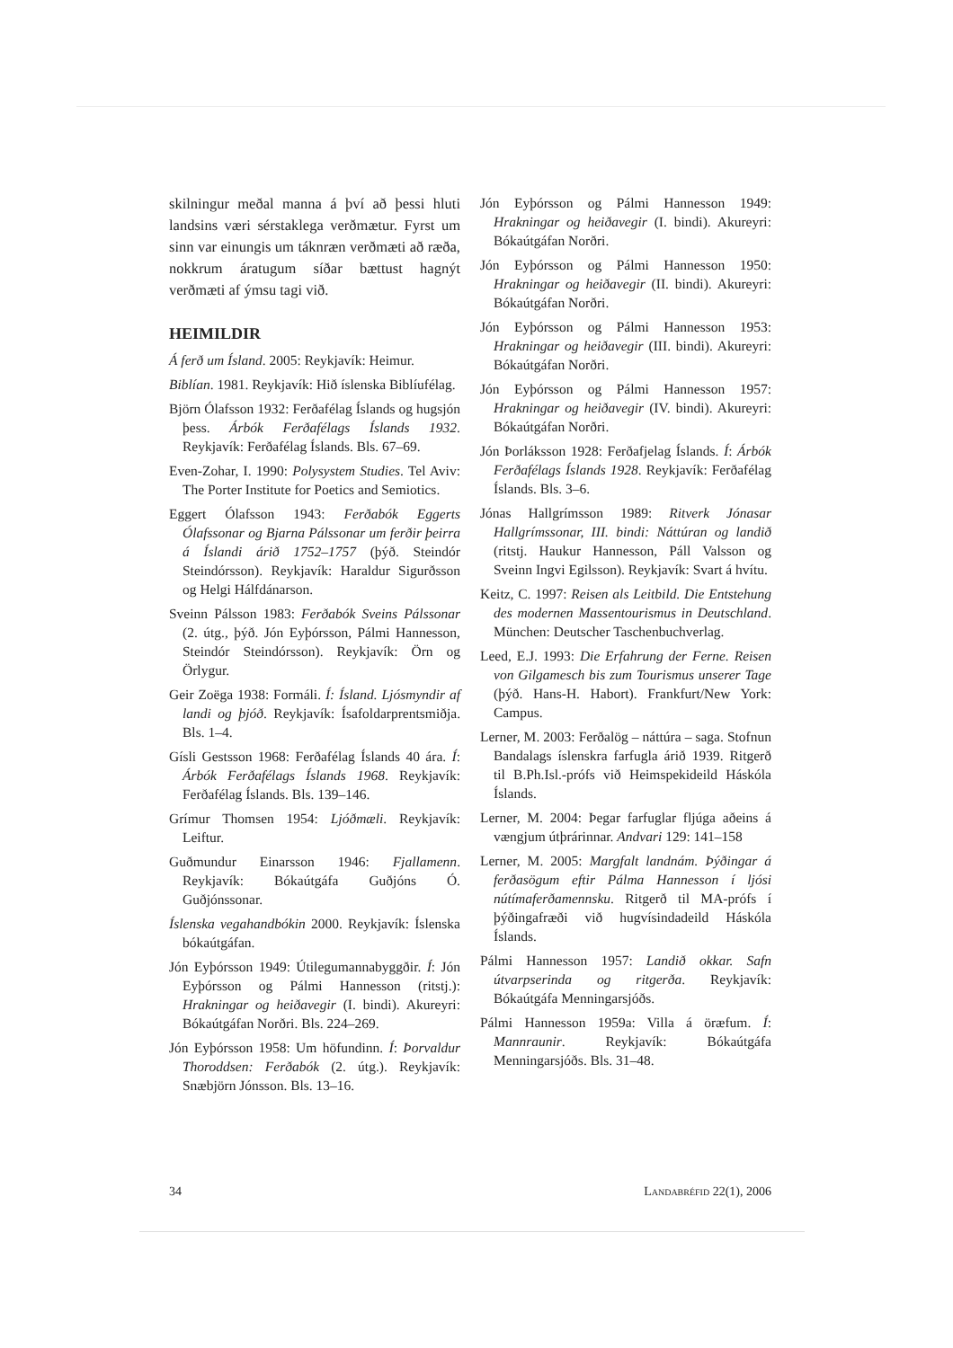skilningur meðal manna á því að þessi hluti landsins væri sérstaklega verðmætur. Fyrst um sinn var einungis um táknræn verðmæti að ræða, nokkrum áratugum síðar bættust hagnýt verðmæti af ýmsu tagi við.
HEIMILDIR
Á ferð um Ísland. 2005: Reykjavík: Heimur.
Biblían. 1981. Reykjavík: Hið íslenska Biblíufélag.
Björn Ólafsson 1932: Ferðafélag Íslands og hugsjón þess. Árbók Ferðafélags Íslands 1932. Reykjavík: Ferðafélag Íslands. Bls. 67–69.
Even-Zohar, I. 1990: Polysystem Studies. Tel Aviv: The Porter Institute for Poetics and Semiotics.
Eggert Ólafsson 1943: Ferðabók Eggerts Ólafssonar og Bjarna Pálssonar um ferðir þeirra á Íslandi árið 1752–1757 (þýð. Steindór Steindórsson). Reykjavík: Haraldur Sigurðsson og Helgi Hálfdánarson.
Sveinn Pálsson 1983: Ferðabók Sveins Pálssonar (2. útg., þýð. Jón Eyþórsson, Pálmi Hannesson, Steindór Steindórsson). Reykjavík: Örn og Örlygur.
Geir Zoëga 1938: Formáli. Í: Ísland. Ljósmyndir af landi og þjóð. Reykjavík: Ísafoldarprentsmiðja. Bls. 1–4.
Gísli Gestsson 1968: Ferðafélag Íslands 40 ára. Í: Árbók Ferðafélags Íslands 1968. Reykjavík: Ferðafélag Íslands. Bls. 139–146.
Grímur Thomsen 1954: Ljóðmæli. Reykjavík: Leiftur.
Guðmundur Einarsson 1946: Fjallamenn. Reykjavík: Bókaútgáfa Guðjóns Ó. Guðjónssonar.
Íslenska vegahandbókin 2000. Reykjavík: Íslenska bókaútgáfan.
Jón Eyþórsson 1949: Útilegumannabyggðir. Í: Jón Eyþórsson og Pálmi Hannesson (ritstj.): Hrakningar og heiðavegir (I. bindi). Akureyri: Bókaútgáfan Norðri. Bls. 224–269.
Jón Eyþórsson 1958: Um höfundinn. Í: Þorvaldur Thoroddsen: Ferðabók (2. útg.). Reykjavík: Snæbjörn Jónsson. Bls. 13–16.
Jón Eyþórsson og Pálmi Hannesson 1949: Hrakningar og heiðavegir (I. bindi). Akureyri: Bókaútgáfan Norðri.
Jón Eyþórsson og Pálmi Hannesson 1950: Hrakningar og heiðavegir (II. bindi). Akureyri: Bókaútgáfan Norðri.
Jón Eyþórsson og Pálmi Hannesson 1953: Hrakningar og heiðavegir (III. bindi). Akureyri: Bókaútgáfan Norðri.
Jón Eyþórsson og Pálmi Hannesson 1957: Hrakningar og heiðavegir (IV. bindi). Akureyri: Bókaútgáfan Norðri.
Jón Þorláksson 1928: Ferðafjelag Íslands. Í: Árbók Ferðafélags Íslands 1928. Reykjavík: Ferðafélag Íslands. Bls. 3–6.
Jónas Hallgrímsson 1989: Ritverk Jónasar Hallgrímssonar, III. bindi: Náttúran og landið (ritstj. Haukur Hannesson, Páll Valsson og Sveinn Ingvi Egilsson). Reykjavík: Svart á hvítu.
Keitz, C. 1997: Reisen als Leitbild. Die Entstehung des modernen Massentourismus in Deutschland. München: Deutscher Taschenbuchverlag.
Leed, E.J. 1993: Die Erfahrung der Ferne. Reisen von Gilgamesch bis zum Tourismus unserer Tage (þýð. Hans-H. Habort). Frankfurt/New York: Campus.
Lerner, M. 2003: Ferðalög – náttúra – saga. Stofnun Bandalags íslenskra farfugla árið 1939. Ritgerð til B.Ph.Isl.-prófs við Heimspekideild Háskóla Íslands.
Lerner, M. 2004: Þegar farfuglar fljúga aðeins á vængjum útþrárinnar. Andvari 129: 141–158
Lerner, M. 2005: Margfalt landnám. Þýðingar á ferðasögum eftir Pálma Hannesson í ljósi nútímaferðamennsku. Ritgerð til MA-prófs í þýðingafræði við hugvísindadeild Háskóla Íslands.
Pálmi Hannesson 1957: Landið okkar. Safn útvarpserinda og ritgerða. Reykjavík: Bókaútgáfa Menningarsjóðs.
Pálmi Hannesson 1959a: Villa á öræfum. Í: Mannraunir. Reykjavík: Bókaútgáfa Menningarsjóðs. Bls. 31–48.
34 LANDABRÉFID 22(1), 2006